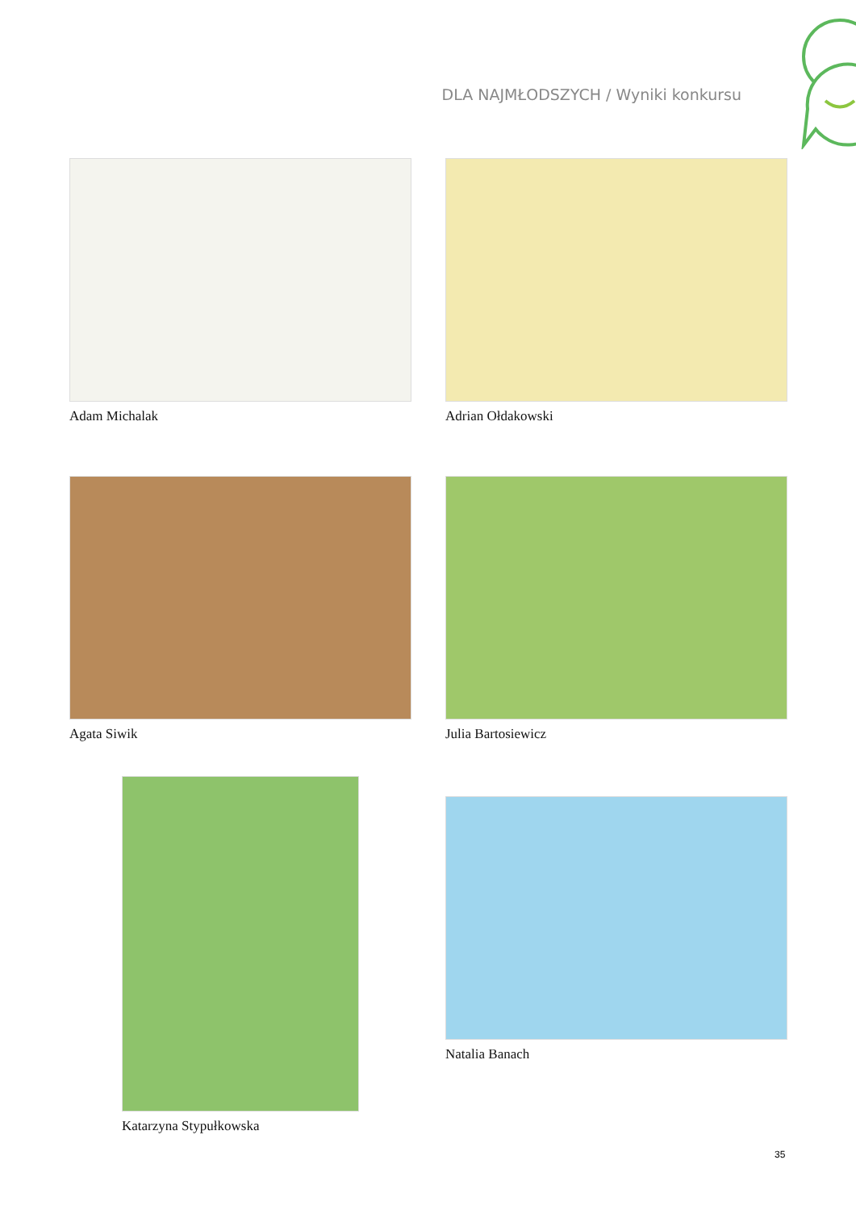DLA NAJMŁODSZYCH / Wyniki konkursu
Adam Michalak Adrian Ołdakowski
Agata Siwik Julia Bartosiewicz
Katarzyna Stypułkowska
Natalia Banach
35